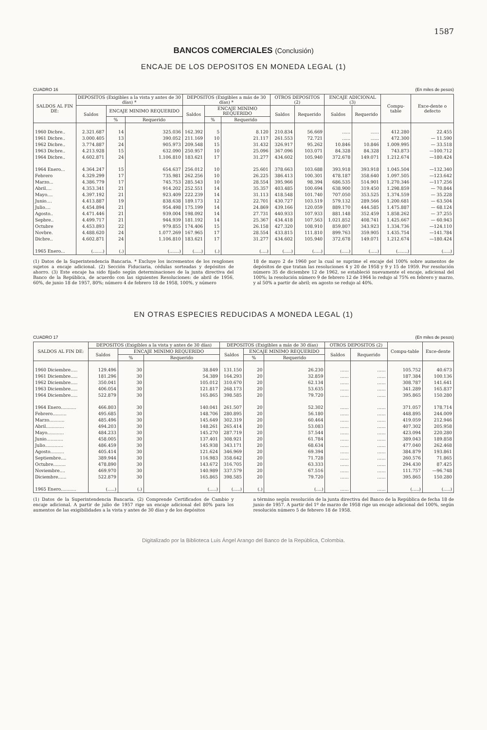1587
BANCOS COMERCIALES (Conclusión)
ENCAJE DE LOS DEPOSITOS EN MONEDA LEGAL (1)
CUADRO 16 (En miles de pesos)
| SALDOS AL FIN DE: | DEPOSITOS (Exigibles a la vista y antes de 30 días) * | | | DEPOSITOS (Exigibles a más de 30 días) * | | | OTROS DEPOSITOS (2) | | ENCAJE ADICIONAL (3) | | Compu-table | Exce-dente o defecto |
| --- | --- | --- | --- | --- | --- | --- | --- | --- | --- | --- | --- | --- |
| | Saldos | ENCAJE MINIMO REQUERIDO | | Saldos | ENCAJE MINIMO REQUERIDO | | Saldos | Requerido | Saldos | Requerido | | |
| | | % | Requerido | | % | Requerido | | | | | | |
| 1960 Dicbre.. | 2.321.687 | 14 | 325.036 | 162.392 | 5 | 8.120 | 210.834 | 56.669 | ...... | ...... | 412.280 | 22.455 |
| 1961 Dicbre.. | 3.000.405 | 13 | 390.052 | 211.169 | 10 | 21.117 | 261.553 | 72.721 | ...... | ...... | 472.300 | — 11.590 |
| 1962 Dicbre.. | 3.774.887 | 24 | 905.973 | 209.548 | 15 | 31.432 | 326.917 | 95.262 | 10.846 | 10.846 | 1.009.995 | — 33.518 |
| 1963 Dicbre.. | 4.213.928 | 15 | 632.090 | 250.957 | 10 | 25.096 | 367.096 | 103.071 | 84.328 | 84.328 | 743.873 | —100.712 |
| 1964 Dicbre.. | 4.602.871 | 24 | 1.106.810 | 183.621 | 17 | 31.277 | 434.602 | 105.940 | 372.678 | 149.071 | 1.212.674 | —180.424 |
| 1964 Enero... | 4.364.247 | 15 | 654.637 | 256.012 | 10 | 25.601 | 378.663 | 103.688 | 393.918 | 393.918 | 1.045.504 | —132.340 |
| Febrero | 4.329.299 | 17 | 735.981 | 262.256 | 10 | 26.225 | 386.413 | 100.301 | 478.187 | 358.640 | 1.097.505 | —123.642 |
| Marzo... | 4.386.779 | 17 | 745.753 | 285.543 | 10 | 28.554 | 395.966 | 98.394 | 686.535 | 514.901 | 1.270.346 | —117.256 |
| Abril.... | 4.353.341 | 21 | 914.202 | 252.551 | 14 | 35.357 | 403.485 | 100.694 | 638.900 | 319.450 | 1.298.859 | — 70.844 |
| Mayo.... | 4.397.192 | 21 | 923.409 | 222.239 | 14 | 31.113 | 418.548 | 101.740 | 707.050 | 353.525 | 1.374.559 | — 35.228 |
| Junio.... | 4.413.887 | 19 | 838.638 | 189.173 | 12 | 22.701 | 430.727 | 103.519 | 579.132 | 289.566 | 1.200.681 | — 63.504 |
| Julio.... | 4.454.894 | 21 | 954.498 | 175.199 | 14 | 24.869 | 439.166 | 120.059 | 889.170 | 444.585 | 1.475.887 | — 68.124 |
| Agosto.. | 4.471.446 | 21 | 939.004 | 198.092 | 14 | 27.731 | 440.933 | 107.933 | 881.148 | 352.459 | 1.858.262 | — 37.255 |
| Sepbre.. | 4.499.717 | 21 | 944.939 | 181.192 | 14 | 25.367 | 434.418 | 107.563 | 1.021.852 | 408.741 | 1.425.667 | — 60.943 |
| Octubre | 4.453.893 | 22 | 979.855 | 174.406 | 15 | 26.158 | 427.320 | 108.910 | 859.807 | 343.923 | 1.334.736 | —124.110 |
| Novbre. | 4.488.620 | 24 | 1.077.269 | 167.965 | 17 | 28.554 | 433.815 | 111.810 | 899.763 | 359.905 | 1.435.754 | —141.784 |
| Dicbre.. | 4.602.871 | 24 | 1.106.810 | 183.621 | 17 | 31.277 | 434.602 | 105.940 | 372.678 | 149.071 | 1.212.674 | —180.424 |
| 1965 Enero... | (.......) | (.) | (.......) | (.....) | (.) | (....) | (.....) | (.....) | (.....) | (.....) | (.......) | (.....) |
(1) Datos de la Superintendencia Bancaria. * Excluye los incrementos de los renglones sujetos a encaje adicional. (2) Sección Fiduciaria, cédulas sorteadas y depósitos de ahorro. (3) Este encaje ha sido fijado según determinaciones de la junta directiva del Banco de la República, de acuerdo con las siguientes Resoluciones: de abril de 1956, 60%, de junio 18 de 1957, 80%; número 4 de febrero 18 de 1958, 100%, y número
18 de mayo 2 de 1960 por la cual se suprime el encaje del 100% sobre aumentos de depósitos de que tratan las resoluciones 4 y 20 de 1958 y 9 y 15 de 1959. Por resolución número 35 de diciembre 12 de 1962, se estableció nuevamente el encaje, adicional del 100%; la resolución número 9 de febrero 12 de 1964 lo redujo al 75% en febrero y marzo, y al 50% a partir de abril; en agosto se redujo al 40%.
EN OTRAS ESPECIES REDUCIDAS A MONEDA LEGAL (1)
CUADRO 17 (En miles de pesos)
| SALDOS AL FIN DE: | DEPOSITOS (Exigibles a la vista y antes de 30 días) | | | DEPOSITOS (Exigibles a más de 30 días) | | | OTROS DEPOSITOS (2) | | Compu-table | Exce-dente |
| --- | --- | --- | --- | --- | --- | --- | --- | --- | --- | --- |
| | Saldos | ENCAJE MINIMO REQUERIDO | | Saldos | ENCAJE MINIMO REQUERIDO | | Saldos | Requerido | | |
| | | % | Requerido | | % | Requerido | | | | |
| 1960 Diciembre..... | 129.496 | 30 | 38.849 | 131.150 | 20 | 26.230 | ...... | ...... | 105.752 | 40.673 |
| 1961 Diciembre..... | 181.296 | 30 | 54.389 | 164.293 | 20 | 32.859 | ...... | ...... | 187.384 | 100.136 |
| 1962 Diciembre..... | 350.041 | 30 | 105.012 | 310.670 | 20 | 62.134 | ...... | ...... | 308.787 | 141.641 |
| 1963 Diciembre..... | 406.054 | 30 | 121.817 | 268.173 | 20 | 53.635 | ...... | ...... | 341.289 | 165.837 |
| 1964 Diciembre..... | 522.879 | 30 | 165.865 | 398.585 | 20 | 79.720 | ...... | ...... | 395.865 | 150.280 |
| 1964 Enero........... | 466.803 | 30 | 140.041 | 261.507 | 20 | 52.302 | ...... | ...... | 371.057 | 178.714 |
| Febrero.......... | 495.685 | 30 | 148.706 | 280.895 | 20 | 56.180 | ...... | ...... | 448.895 | 244.009 |
| Marzo........... | 485.496 | 30 | 145.649 | 302.319 | 20 | 60.464 | ...... | ...... | 419.059 | 212.946 |
| Abril............. | 494.203 | 30 | 148.261 | 265.414 | 20 | 53.083 | ...... | ...... | 407.302 | 205.958 |
| Mayo............ | 484.233 | 30 | 145.270 | 287.719 | 20 | 57.544 | ...... | ...... | 423.094 | 220.280 |
| Junio............ | 458.005 | 30 | 137.401 | 308.921 | 20 | 61.784 | ...... | ...... | 389.043 | 189.858 |
| Julio............. | 486.459 | 30 | 145.938 | 343.171 | 20 | 68.634 | ...... | ...... | 477.040 | 262.468 |
| Agosto.......... | 405.414 | 30 | 121.624 | 346.969 | 20 | 69.394 | ...... | ...... | 384.879 | 193.861 |
| Septiembre.... | 389.944 | 30 | 116.983 | 358.642 | 20 | 71.728 | ...... | ...... | 260.576 | 71.865 |
| Octubre......... | 478.890 | 30 | 143.672 | 316.705 | 20 | 63.333 | ...... | ...... | 294.430 | 87.425 |
| Noviembre.... | 469.970 | 30 | 140.989 | 337.579 | 20 | 67.516 | ...... | ...... | 111.757 | —96.748 |
| Diciembre...... | 522.879 | 30 | 165.865 | 398.585 | 20 | 79.720 | ...... | ...... | 395.865 | 150.280 |
| 1965 Enero........... | (.....) | (.) | (.....) | (.....) | (.) | (....) | ...... | ...... | (.....) | (.....) |
(1) Datos de la Superintendencia Bancaria. (2) Comprende Certificados de Cambio y encaje adicional. A partir de julio de 1957 rige un encaje adicional del 80% para los aumentos de las exigibilidades a la vista y antes de 30 días y de los depósitos
a término según resolución de la junta directiva del Banco de la República de fecha 18 de junio de 1957. A partir del 1º de marzo de 1958 rige un encaje adicional del 100%, según resolución número 5 de febrero 18 de 1958.
Digitalizado por la Biblioteca Luis Ángel Arango del Banco de la República, Colombia.